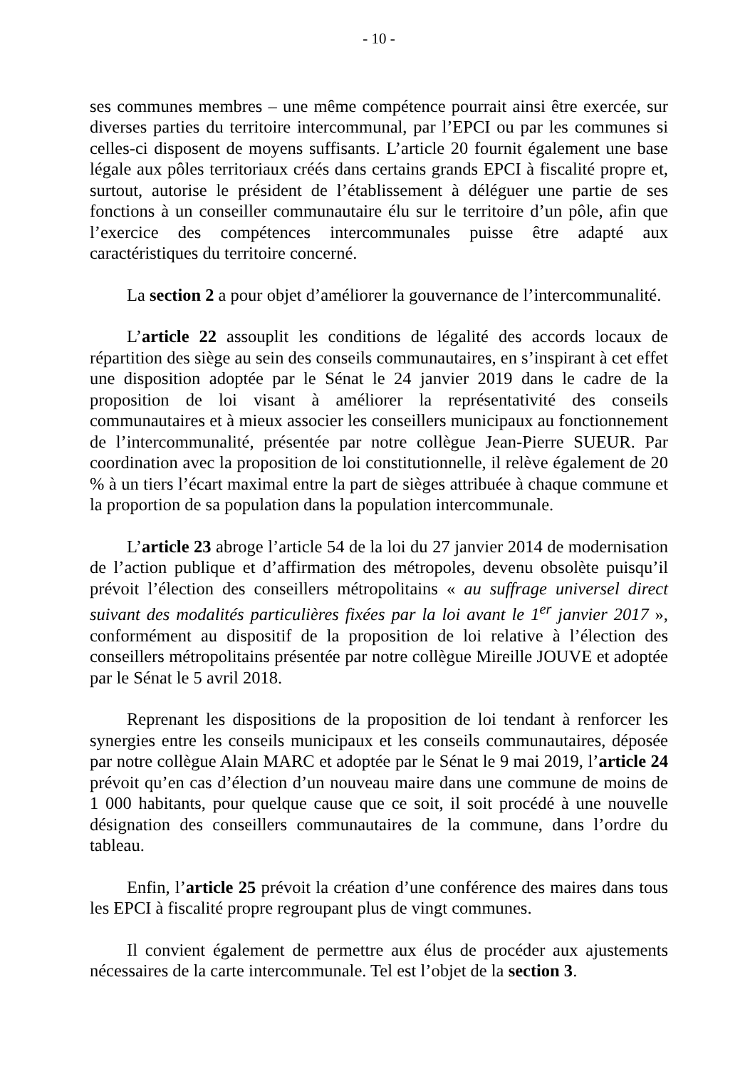- 10 -
ses communes membres – une même compétence pourrait ainsi être exercée, sur diverses parties du territoire intercommunal, par l’EPCI ou par les communes si celles-ci disposent de moyens suffisants. L’article 20 fournit également une base légale aux pôles territoriaux créés dans certains grands EPCI à fiscalité propre et, surtout, autorise le président de l’établissement à déléguer une partie de ses fonctions à un conseiller communautaire élu sur le territoire d’un pôle, afin que l’exercice des compétences intercommunales puisse être adapté aux caractéristiques du territoire concerné.
La section 2 a pour objet d’améliorer la gouvernance de l’intercommunalité.
L’article 22 assouplit les conditions de légalité des accords locaux de répartition des siège au sein des conseils communautaires, en s’inspirant à cet effet une disposition adoptée par le Sénat le 24 janvier 2019 dans le cadre de la proposition de loi visant à améliorer la représentativité des conseils communautaires et à mieux associer les conseillers municipaux au fonctionnement de l’intercommunalité, présentée par notre collègue Jean-Pierre SUEUR. Par coordination avec la proposition de loi constitutionnelle, il relève également de 20 % à un tiers l’écart maximal entre la part de sièges attribuée à chaque commune et la proportion de sa population dans la population intercommunale.
L’article 23 abroge l’article 54 de la loi du 27 janvier 2014 de modernisation de l’action publique et d’affirmation des métropoles, devenu obsolète puisqu’il prévoit l’élection des conseillers métropolitains « au suffrage universel direct suivant des modalités particulières fixées par la loi avant le 1<sup>er</sup> janvier 2017 », conformément au dispositif de la proposition de loi relative à l’élection des conseillers métropolitains présentée par notre collègue Mireille JOUVE et adoptée par le Sénat le 5 avril 2018.
Reprenant les dispositions de la proposition de loi tendant à renforcer les synergies entre les conseils municipaux et les conseils communautaires, déposée par notre collègue Alain MARC et adoptée par le Sénat le 9 mai 2019, l’article 24 prévoit qu’en cas d’élection d’un nouveau maire dans une commune de moins de 1 000 habitants, pour quelque cause que ce soit, il soit procédé à une nouvelle désignation des conseillers communautaires de la commune, dans l’ordre du tableau.
Enfin, l’article 25 prévoit la création d’une conférence des maires dans tous les EPCI à fiscalité propre regroupant plus de vingt communes.
Il convient également de permettre aux élus de procéder aux ajustements nécessaires de la carte intercommunale. Tel est l’objet de la section 3.